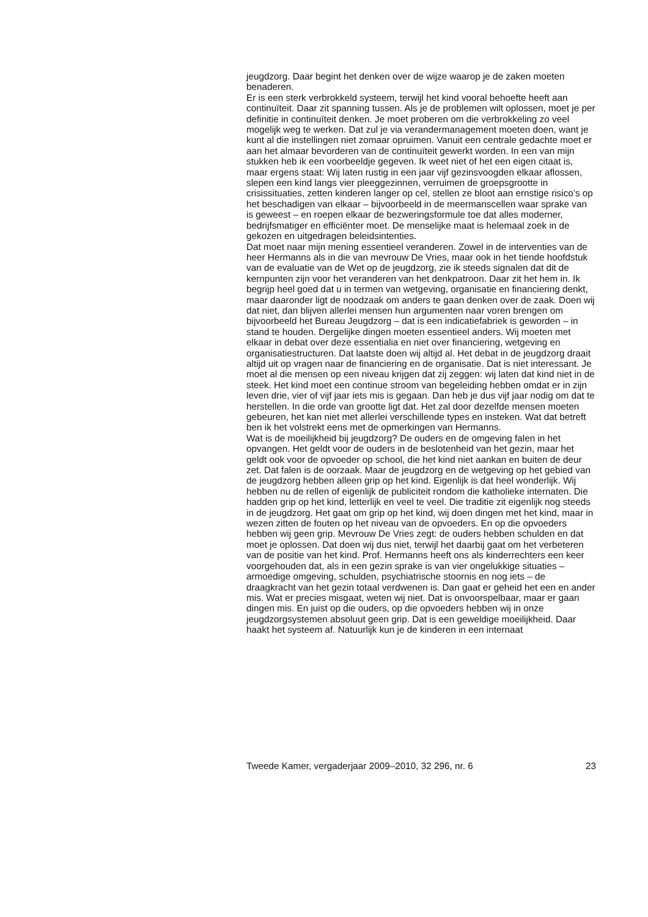jeugdzorg. Daar begint het denken over de wijze waarop je de zaken moeten benaderen.
Er is een sterk verbrokkeld systeem, terwijl het kind vooral behoefte heeft aan continuïteit. Daar zit spanning tussen. Als je de problemen wilt oplossen, moet je per definitie in continuïteit denken. Je moet proberen om die verbrokkeling zo veel mogelijk weg te werken. Dat zul je via verandermanagement moeten doen, want je kunt al die instellingen niet zomaar opruimen. Vanuit een centrale gedachte moet er aan het almaar bevorderen van de continuïteit gewerkt worden. In een van mijn stukken heb ik een voorbeeldje gegeven. Ik weet niet of het een eigen citaat is, maar ergens staat: Wij laten rustig in een jaar vijf gezinsvoogden elkaar aflossen, slepen een kind langs vier pleeggezinnen, verruimen de groepsgrootte in crisissituaties, zetten kinderen langer op cel, stellen ze bloot aan ernstige risico’s op het beschadigen van elkaar – bijvoorbeeld in de meermanscellen waar sprake van is geweest – en roepen elkaar de bezweringsformule toe dat alles moderner, bedrijfsmatiger en efficiënter moet. De menselijke maat is helemaal zoek in de gekozen en uitgedragen beleidsintenties.
Dat moet naar mijn mening essentieel veranderen. Zowel in de interventies van de heer Hermanns als in die van mevrouw De Vries, maar ook in het tiende hoofdstuk van de evaluatie van de Wet op de jeugdzorg, zie ik steeds signalen dat dit de kernpunten zijn voor het veranderen van het denkpatroon. Daar zit het hem in. Ik begrijp heel goed dat u in termen van wetgeving, organisatie en financiering denkt, maar daaronder ligt de noodzaak om anders te gaan denken over de zaak. Doen wij dat niet, dan blijven allerlei mensen hun argumenten naar voren brengen om bijvoorbeeld het Bureau Jeugdzorg – dat is een indicatiefabriek is geworden – in stand te houden. Dergelijke dingen moeten essentieel anders. Wij moeten met elkaar in debat over deze essentialia en niet over financiering, wetgeving en organisatiestructuren. Dat laatste doen wij altijd al. Het debat in de jeugdzorg draait altijd uit op vragen naar de financiering en de organisatie. Dat is niet interessant. Je moet al die mensen op een niveau krijgen dat zij zeggen: wij laten dat kind niet in de steek. Het kind moet een continue stroom van begeleiding hebben omdat er in zijn leven drie, vier of vijf jaar iets mis is gegaan. Dan heb je dus vijf jaar nodig om dat te herstellen. In die orde van grootte ligt dat. Het zal door dezelfde mensen moeten gebeuren, het kan niet met allerlei verschillende types en insteken. Wat dat betreft ben ik het volstrekt eens met de opmerkingen van Hermanns.
Wat is de moeilijkheid bij jeugdzorg? De ouders en de omgeving falen in het opvangen. Het geldt voor de ouders in de beslotenheid van het gezin, maar het geldt ook voor de opvoeder op school, die het kind niet aankan en buiten de deur zet. Dat falen is de oorzaak. Maar de jeugdzorg en de wetgeving op het gebied van de jeugdzorg hebben alleen grip op het kind. Eigenlijk is dat heel wonderlijk. Wij hebben nu de rellen of eigenlijk de publiciteit rondom die katholieke internaten. Die hadden grip op het kind, letterlijk en veel te veel. Die traditie zit eigenlijk nog steeds in de jeugdzorg. Het gaat om grip op het kind, wij doen dingen met het kind, maar in wezen zitten de fouten op het niveau van de opvoeders. En op die opvoeders hebben wij geen grip. Mevrouw De Vries zegt: de ouders hebben schulden en dat moet je oplossen. Dat doen wij dus niet, terwijl het daarbij gaat om het verbeteren van de positie van het kind. Prof. Hermanns heeft ons als kinderrechters een keer voorgehouden dat, als in een gezin sprake is van vier ongelukkige situaties – armoedige omgeving, schulden, psychiatrische stoornis en nog iets – de draagkracht van het gezin totaal verdwenen is. Dan gaat er geheid het een en ander mis. Wat er precies misgaat, weten wij niet. Dat is onvoorspelbaar, maar er gaan dingen mis. En juist op die ouders, op die opvoeders hebben wij in onze jeugdzorgsystemen absoluut geen grip. Dat is een geweldige moeilijkheid. Daar haakt het systeem af. Natuurlijk kun je de kinderen in een internaat
Tweede Kamer, vergaderjaar 2009–2010, 32 296, nr. 6 23